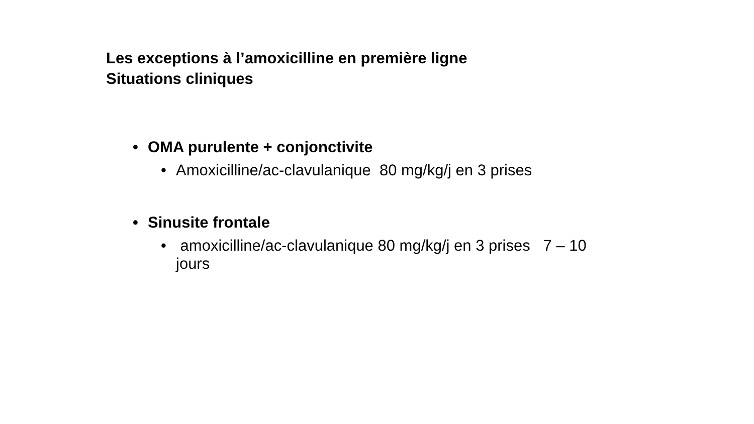Les exceptions à l’amoxicilline en première ligne
Situations cliniques
• OMA purulente + conjonctivite
• Amoxicilline/ac-clavulanique 80 mg/kg/j en 3 prises
• Sinusite frontale
• amoxicilline/ac-clavulanique 80 mg/kg/j en 3 prises 7 – 10 jours